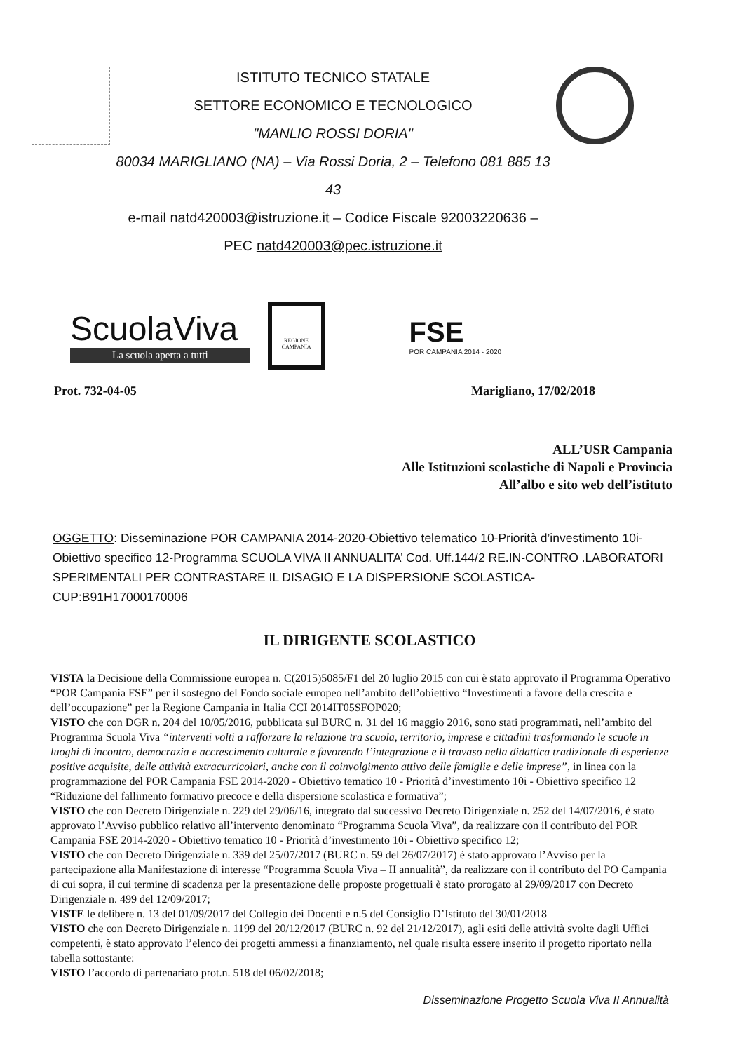ISTITUTO TECNICO STATALE
SETTORE ECONOMICO E TECNOLOGICO
"MANLIO ROSSI DORIA"
80034 MARIGLIANO (NA) – Via Rossi Doria, 2 – Telefono 081 885 13 43
e-mail natd420003@istruzione.it – Codice Fiscale 92003220636 –
PEC natd420003@pec.istruzione.it
ScuolaViva
La scuola aperta a tutti
REGIONE CAMPANIA
FSE
POR CAMPANIA 2014 - 2020
Prot. 732-04-05 Marigliano, 17/02/2018
ALL’USR Campania
Alle Istituzioni scolastiche di Napoli e Provincia
All’albo e sito web dell’istituto
OGGETTO: Disseminazione POR CAMPANIA 2014-2020-Obiettivo telematico 10-Priorità d’investimento 10i-Obiettivo specifico 12-Programma SCUOLA VIVA II ANNUALITA’ Cod. Uff.144/2 RE.IN-CONTRO .LABORATORI SPERIMENTALI PER CONTRASTARE IL DISAGIO E LA DISPERSIONE SCOLASTICA-CUP:B91H17000170006
IL DIRIGENTE SCOLASTICO
VISTA la Decisione della Commissione europea n. C(2015)5085/F1 del 20 luglio 2015 con cui è stato approvato il Programma Operativo “POR Campania FSE” per il sostegno del Fondo sociale europeo nell’ambito dell’obiettivo “Investimenti a favore della crescita e dell’occupazione” per la Regione Campania in Italia CCI 2014IT05SFOP020;
VISTO che con DGR n. 204 del 10/05/2016, pubblicata sul BURC n. 31 del 16 maggio 2016, sono stati programmati, nell’ambito del Programma Scuola Viva “interventi volti a rafforzare la relazione tra scuola, territorio, imprese e cittadini trasformando le scuole in luoghi di incontro, democrazia e accrescimento culturale e favorendo l’integrazione e il travaso nella didattica tradizionale di esperienze positive acquisite, delle attività extracurricolari, anche con il coinvolgimento attivo delle famiglie e delle imprese”, in linea con la programmazione del POR Campania FSE 2014-2020 - Obiettivo tematico 10 - Priorità d’investimento 10i - Obiettivo specifico 12 “Riduzione del fallimento formativo precoce e della dispersione scolastica e formativa”;
VISTO che con Decreto Dirigenziale n. 229 del 29/06/16, integrato dal successivo Decreto Dirigenziale n. 252 del 14/07/2016, è stato approvato l’Avviso pubblico relativo all’intervento denominato “Programma Scuola Viva”, da realizzare con il contributo del POR Campania FSE 2014-2020 - Obiettivo tematico 10 - Priorità d’investimento 10i - Obiettivo specifico 12;
VISTO che con Decreto Dirigenziale n. 339 del 25/07/2017 (BURC n. 59 del 26/07/2017) è stato approvato l’Avviso per la partecipazione alla Manifestazione di interesse “Programma Scuola Viva – II annualità”, da realizzare con il contributo del PO Campania di cui sopra, il cui termine di scadenza per la presentazione delle proposte progettuali è stato prorogato al 29/09/2017 con Decreto Dirigenziale n. 499 del 12/09/2017;
VISTE le delibere n. 13 del 01/09/2017 del Collegio dei Docenti e n.5 del Consiglio D’Istituto del 30/01/2018
VISTO che con Decreto Dirigenziale n. 1199 del 20/12/2017 (BURC n. 92 del 21/12/2017), agli esiti delle attività svolte dagli Uffici competenti, è stato approvato l’elenco dei progetti ammessi a finanziamento, nel quale risulta essere inserito il progetto riportato nella tabella sottostante:
VISTO l’accordo di partenariato prot.n. 518 del 06/02/2018;
Disseminazione Progetto Scuola Viva II Annualità